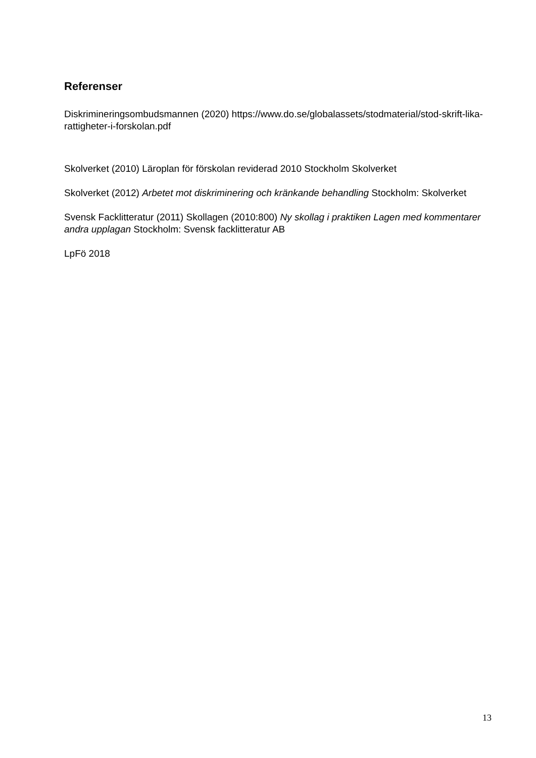Referenser
Diskrimineringsombudsmannen (2020) https://www.do.se/globalassets/stodmaterial/stod-skrift-lika-rattigheter-i-forskolan.pdf
Skolverket (2010) Läroplan för förskolan reviderad 2010 Stockholm Skolverket
Skolverket (2012) Arbetet mot diskriminering och kränkande behandling Stockholm: Skolverket
Svensk Facklitteratur (2011) Skollagen (2010:800) Ny skollag i praktiken Lagen med kommentarer andra upplagan Stockholm: Svensk facklitteratur AB
LpFö 2018
13